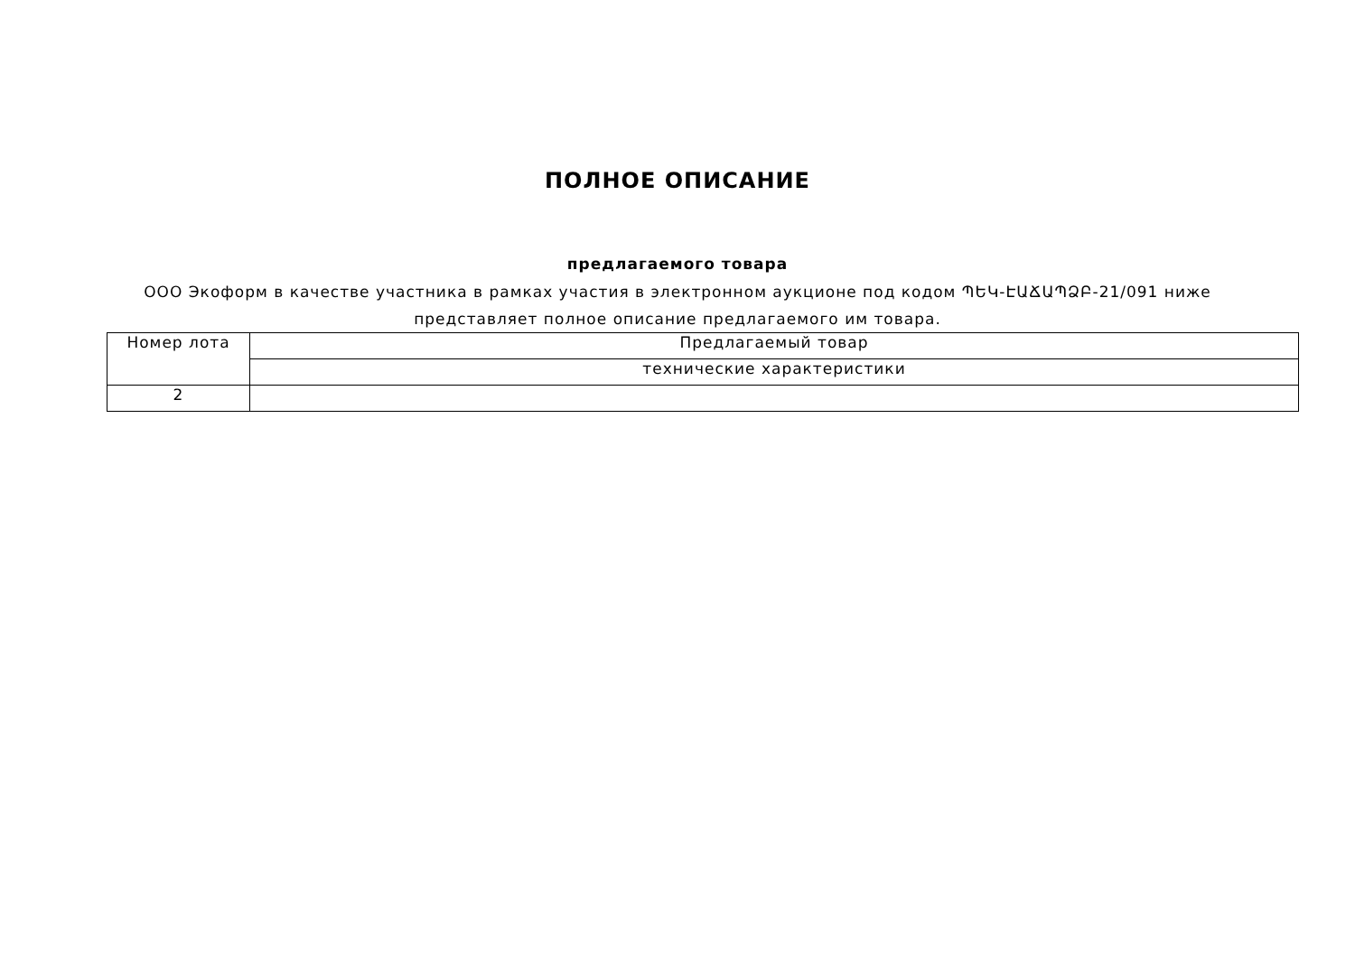ПОЛНОЕ ОПИСАНИЕ
предлагаемого товара
ООО Экоформ в качестве участника в рамках участия в электронном аукционе под кодом ՊԵԿ-ԷԱՃԱՊՁԲ-21/091 ниже представляет полное описание предлагаемого им товара.
| Номер лота | Предлагаемый товар |
| | технические характеристики |
| 2 | |